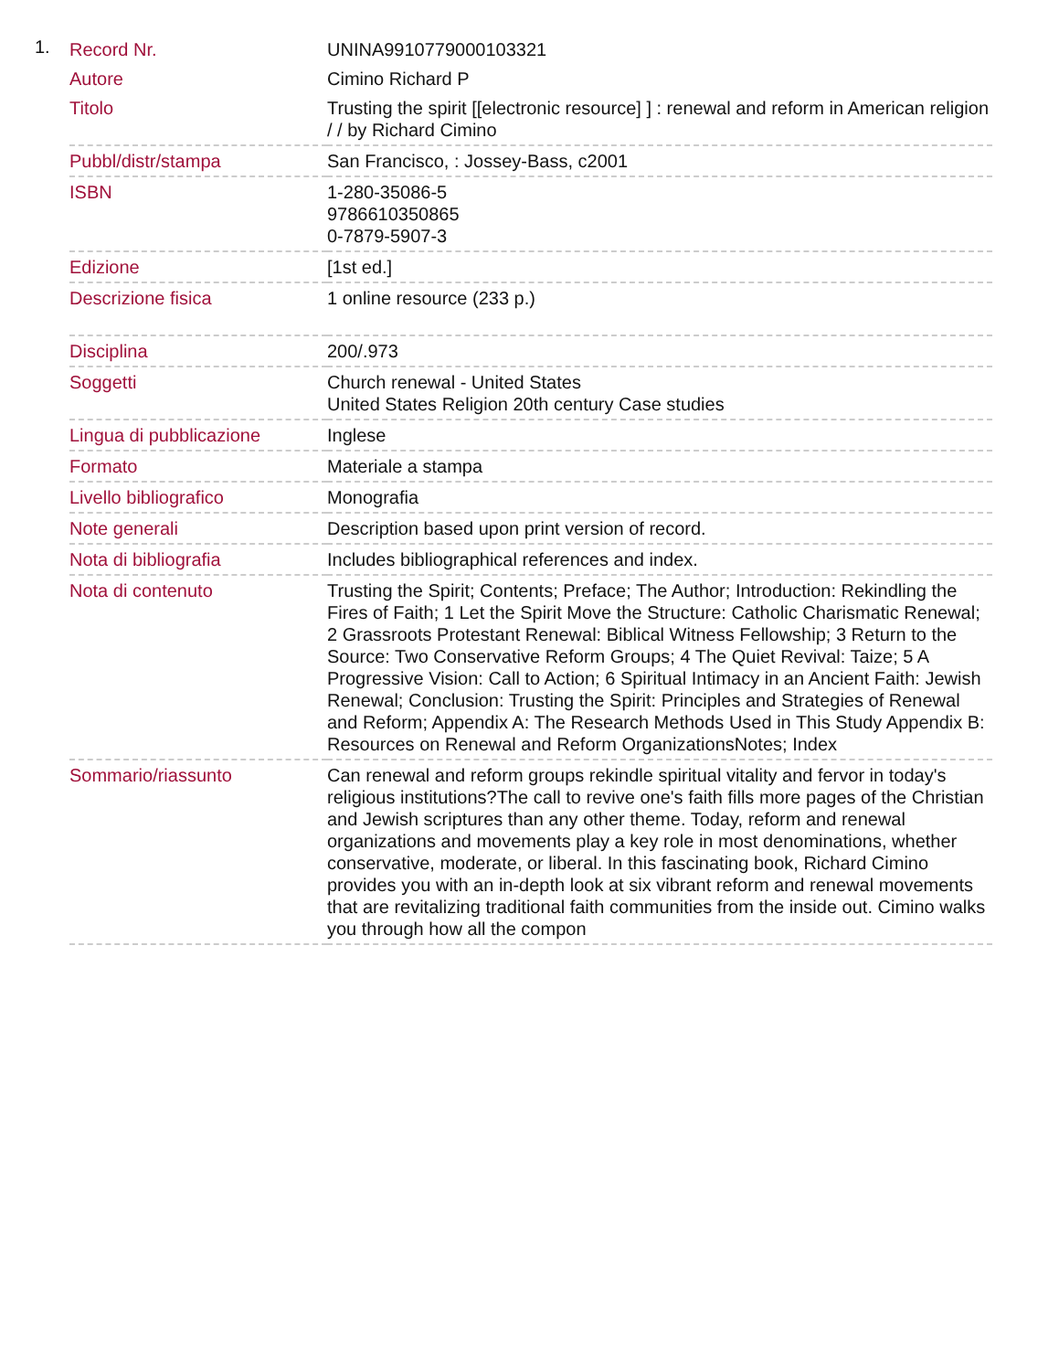1.
| Record Nr. | UNINA9910779000103321 |
| Autore | Cimino Richard P |
| Titolo | Trusting the spirit [[electronic resource] ] : renewal and reform in American religion / / by Richard Cimino |
| Pubbl/distr/stampa | San Francisco, : Jossey-Bass, c2001 |
| ISBN | 1-280-35086-5 9786610350865 0-7879-5907-3 |
| Edizione | [1st ed.] |
| Descrizione fisica | 1 online resource (233 p.) |
| Disciplina | 200/.973 |
| Soggetti | Church renewal - United States United States Religion 20th century Case studies |
| Lingua di pubblicazione | Inglese |
| Formato | Materiale a stampa |
| Livello bibliografico | Monografia |
| Note generali | Description based upon print version of record. |
| Nota di bibliografia | Includes bibliographical references and index. |
| Nota di contenuto | Trusting the Spirit; Contents; Preface; The Author; Introduction: Rekindling the Fires of Faith; 1 Let the Spirit Move the Structure: Catholic Charismatic Renewal; 2 Grassroots Protestant Renewal: Biblical Witness Fellowship; 3 Return to the Source: Two Conservative Reform Groups; 4 The Quiet Revival: Taize; 5 A Progressive Vision: Call to Action; 6 Spiritual Intimacy in an Ancient Faith: Jewish Renewal; Conclusion: Trusting the Spirit: Principles and Strategies of Renewal and Reform; Appendix A: The Research Methods Used in This Study Appendix B: Resources on Renewal and Reform OrganizationsNotes; Index |
| Sommario/riassunto | Can renewal and reform groups rekindle spiritual vitality and fervor in today's religious institutions?The call to revive one's faith fills more pages of the Christian and Jewish scriptures than any other theme. Today, reform and renewal organizations and movements play a key role in most denominations, whether conservative, moderate, or liberal. In this fascinating book, Richard Cimino provides you with an in-depth look at six vibrant reform and renewal movements that are revitalizing traditional faith communities from the inside out. Cimino walks you through how all the compon |